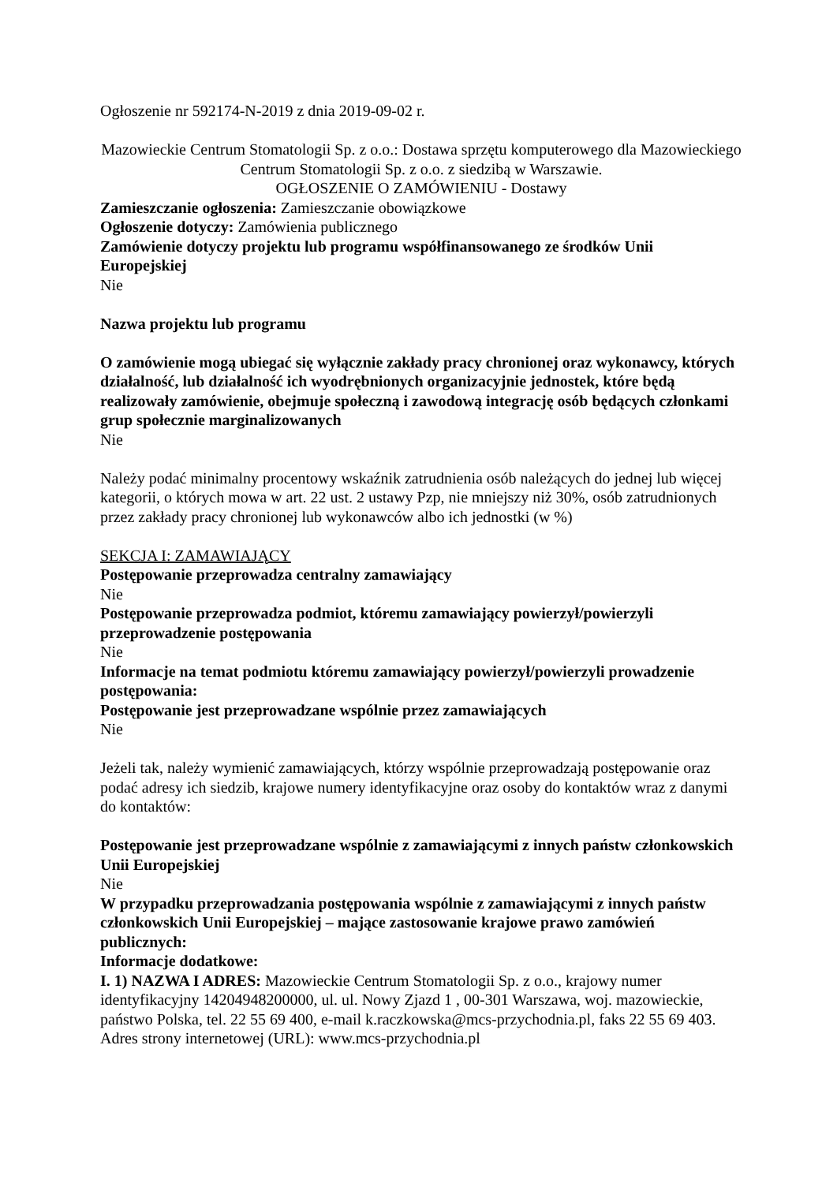Ogłoszenie nr 592174-N-2019 z dnia 2019-09-02 r.
Mazowieckie Centrum Stomatologii Sp. z o.o.: Dostawa sprzętu komputerowego dla Mazowieckiego Centrum Stomatologii Sp. z o.o. z siedzibą w Warszawie.
OGŁOSZENIE O ZAMÓWIENIU - Dostawy
Zamieszczanie ogłoszenia: Zamieszczanie obowiązkowe
Ogłoszenie dotyczy: Zamówienia publicznego
Zamówienie dotyczy projektu lub programu współfinansowanego ze środków Unii Europejskiej
Nie
Nazwa projektu lub programu
O zamówienie mogą ubiegać się wyłącznie zakłady pracy chronionej oraz wykonawcy, których działalność, lub działalność ich wyodrębnionych organizacyjnie jednostek, które będą realizowały zamówienie, obejmuje społeczną i zawodową integrację osób będących członkami grup społecznie marginalizowanych
Nie
Należy podać minimalny procentowy wskaźnik zatrudnienia osób należących do jednej lub więcej kategorii, o których mowa w art. 22 ust. 2 ustawy Pzp, nie mniejszy niż 30%, osób zatrudnionych przez zakłady pracy chronionej lub wykonawców albo ich jednostki (w %)
SEKCJA I: ZAMAWIAJĄCY
Postępowanie przeprowadza centralny zamawiający
Nie
Postępowanie przeprowadza podmiot, któremu zamawiający powierzył/powierzyli przeprowadzenie postępowania
Nie
Informacje na temat podmiotu któremu zamawiający powierzył/powierzyli prowadzenie postępowania:
Postępowanie jest przeprowadzane wspólnie przez zamawiających
Nie
Jeżeli tak, należy wymienić zamawiających, którzy wspólnie przeprowadzają postępowanie oraz podać adresy ich siedzib, krajowe numery identyfikacyjne oraz osoby do kontaktów wraz z danymi do kontaktów:
Postępowanie jest przeprowadzane wspólnie z zamawiającymi z innych państw członkowskich Unii Europejskiej
Nie
W przypadku przeprowadzania postępowania wspólnie z zamawiającymi z innych państw członkowskich Unii Europejskiej – mające zastosowanie krajowe prawo zamówień publicznych:
Informacje dodatkowe:
I. 1) NAZWA I ADRES: Mazowieckie Centrum Stomatologii Sp. z o.o., krajowy numer identyfikacyjny 14204948200000, ul. ul. Nowy Zjazd 1 , 00-301 Warszawa, woj. mazowieckie, państwo Polska, tel. 22 55 69 400, e-mail k.raczkowska@mcs-przychodnia.pl, faks 22 55 69 403.
Adres strony internetowej (URL): www.mcs-przychodnia.pl